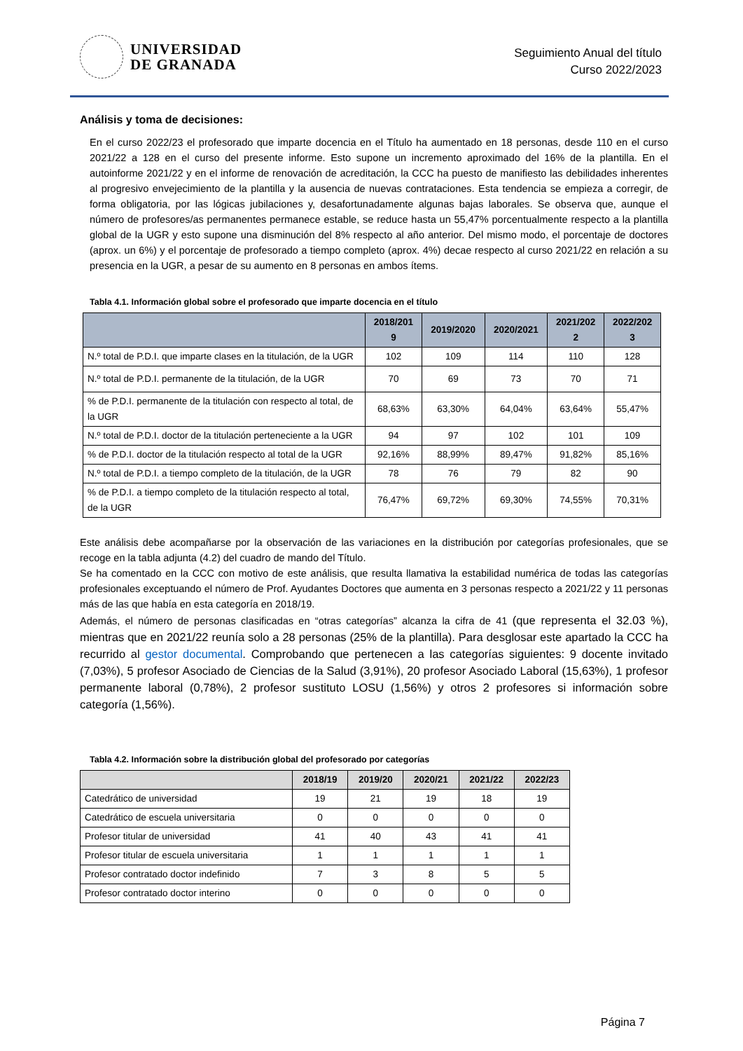UNIVERSIDAD
DE GRANADA
Seguimiento Anual del título
Curso 2022/2023
Análisis y toma de decisiones:
En el curso 2022/23 el profesorado que imparte docencia en el Título ha aumentado en 18 personas, desde 110 en el curso 2021/22 a 128 en el curso del presente informe. Esto supone un incremento aproximado del 16% de la plantilla. En el autoinforme 2021/22 y en el informe de renovación de acreditación, la CCC ha puesto de manifiesto las debilidades inherentes al progresivo envejecimiento de la plantilla y la ausencia de nuevas contrataciones. Esta tendencia se empieza a corregir, de forma obligatoria, por las lógicas jubilaciones y, desafortunadamente algunas bajas laborales. Se observa que, aunque el número de profesores/as permanentes permanece estable, se reduce hasta un 55,47% porcentualmente respecto a la plantilla global de la UGR y esto supone una disminución del 8% respecto al año anterior. Del mismo modo, el porcentaje de doctores (aprox. un 6%) y el porcentaje de profesorado a tiempo completo (aprox. 4%) decae respecto al curso 2021/22 en relación a su presencia en la UGR, a pesar de su aumento en 8 personas en ambos ítems.
Tabla 4.1. Información global sobre el profesorado que imparte docencia en el título
| | 2018/201 9 | 2019/2020 | 2020/2021 | 2021/202 2 | 2022/202 3 |
| --- | --- | --- | --- | --- | --- |
| N.º total de P.D.I. que imparte clases en la titulación, de la UGR | 102 | 109 | 114 | 110 | 128 |
| N.º total de P.D.I. permanente de la titulación, de la UGR | 70 | 69 | 73 | 70 | 71 |
| % de P.D.I. permanente de la titulación con respecto al total, de la UGR | 68,63% | 63,30% | 64,04% | 63,64% | 55,47% |
| N.º total de P.D.I. doctor de la titulación perteneciente a la UGR | 94 | 97 | 102 | 101 | 109 |
| % de P.D.I. doctor de la titulación respecto al total de la UGR | 92,16% | 88,99% | 89,47% | 91,82% | 85,16% |
| N.º total de P.D.I. a tiempo completo de la titulación, de la UGR | 78 | 76 | 79 | 82 | 90 |
| % de P.D.I. a tiempo completo de la titulación respecto al total, de la UGR | 76,47% | 69,72% | 69,30% | 74,55% | 70,31% |
Este análisis debe acompañarse por la observación de las variaciones en la distribución por categorías profesionales, que se recoge en la tabla adjunta (4.2) del cuadro de mando del Título.
Se ha comentado en la CCC con motivo de este análisis, que resulta llamativa la estabilidad numérica de todas las categorías profesionales exceptuando el número de Prof. Ayudantes Doctores que aumenta en 3 personas respecto a 2021/22 y 11 personas más de las que había en esta categoría en 2018/19.
Además, el número de personas clasificadas en “otras categorías” alcanza la cifra de 41 (que representa el 32.03 %), mientras que en 2021/22 reunía solo a 28 personas (25% de la plantilla). Para desglosar este apartado la CCC ha recurrido al gestor documental. Comprobando que pertenecen a las categorías siguientes: 9 docente invitado (7,03%), 5 profesor Asociado de Ciencias de la Salud (3,91%), 20 profesor Asociado Laboral (15,63%), 1 profesor permanente laboral (0,78%), 2 profesor sustituto LOSU (1,56%) y otros 2 profesores si información sobre categoría (1,56%).
Tabla 4.2. Información sobre la distribución global del profesorado por categorías
| | 2018/19 | 2019/20 | 2020/21 | 2021/22 | 2022/23 |
| --- | --- | --- | --- | --- | --- |
| Catedrático de universidad | 19 | 21 | 19 | 18 | 19 |
| Catedrático de escuela universitaria | 0 | 0 | 0 | 0 | 0 |
| Profesor titular de universidad | 41 | 40 | 43 | 41 | 41 |
| Profesor titular de escuela universitaria | 1 | 1 | 1 | 1 | 1 |
| Profesor contratado doctor indefinido | 7 | 3 | 8 | 5 | 5 |
| Profesor contratado doctor interino | 0 | 0 | 0 | 0 | 0 |
Página 7